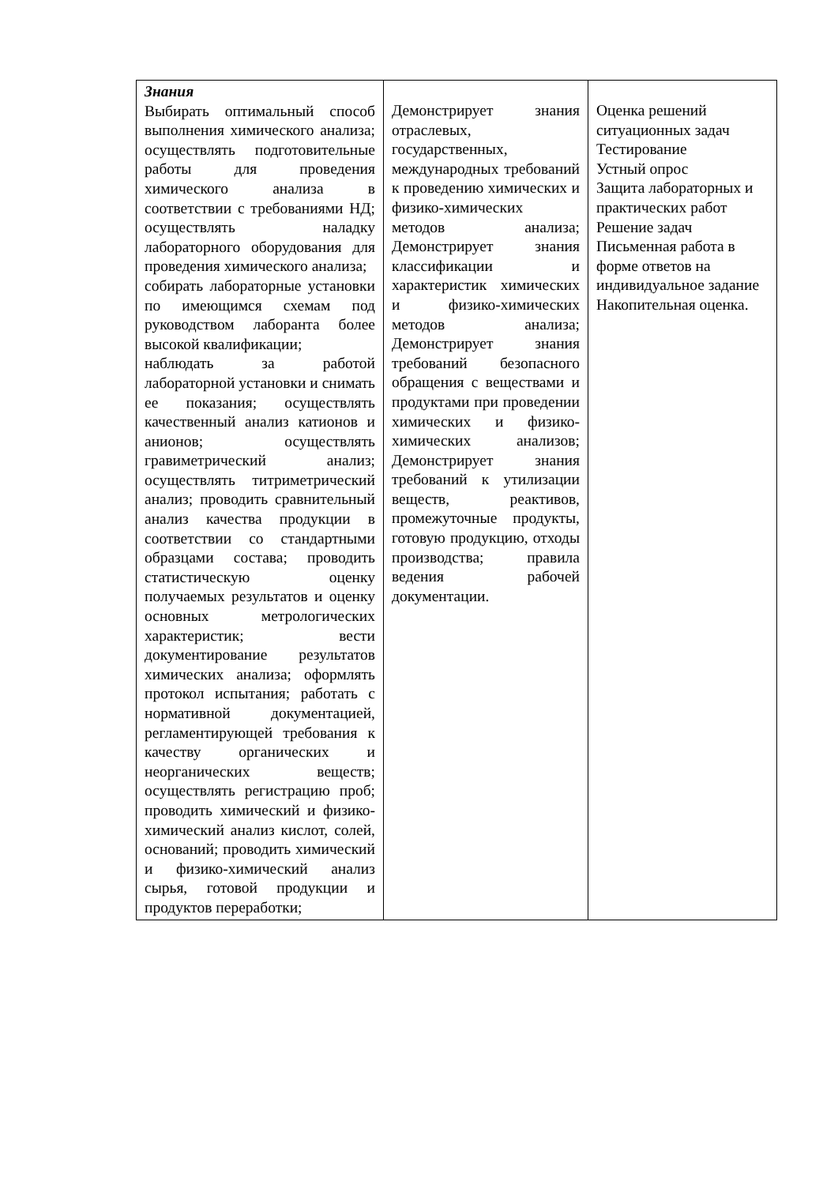| Знания Выбирать оптимальный способ выполнения химического анализа; осуществлять подготовительные работы для проведения химического анализа в соответствии с требованиями НД; осуществлять наладку лабораторного оборудования для проведения химического анализа; собирать лабораторные установки по имеющимся схемам под руководством лаборанта более высокой квалификации; наблюдать за работой лабораторной установки и снимать ее показания; осуществлять качественный анализ катионов и анионов; осуществлять гравиметрический анализ; осуществлять титриметрический анализ; проводить сравнительный анализ качества продукции в соответствии со стандартными образцами состава; проводить статистическую оценку получаемых результатов и оценку основных метрологических характеристик; вести документирование результатов химических анализа; оформлять протокол испытания; работать с нормативной документацией, регламентирующей требования к качеству органических и неорганических веществ; осуществлять регистрацию проб; проводить химический и физико- химический анализ кислот, солей, оснований; проводить химический и физико-химический анализ сырья, готовой продукции и продуктов переработки; | Демонстрирует знания отраслевых, государственных, международных требований к проведению химических и физико-химических методов анализа; Демонстрирует знания классификации и характеристик химических и физико-химических методов анализа; Демонстрирует знания требований безопасного обращения с веществами и продуктами при проведении химических и физико-химических анализов; Демонстрирует знания требований к утилизации веществ, реактивов, промежуточные продукты, готовую продукцию, отходы производства; правила ведения рабочей документации. | Оценка решений ситуационных задач Тестирование Устный опрос Защита лабораторных и практических работ Решение задач Письменная работа в форме ответов на индивидуальное задание Накопительная оценка. |